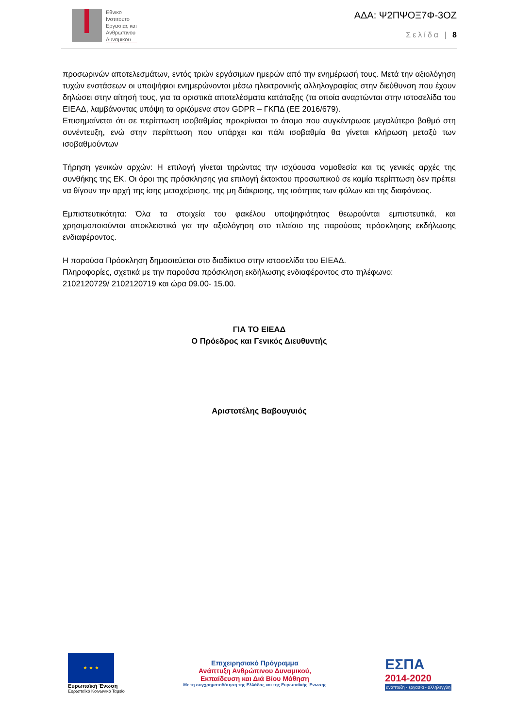Εθνικο
Ινστιτουτο
Εργασιας και
Ανθρωπινου
Δυναμικου
ΑΔΑ: Ψ2ΠΨΟΞ7Φ-3ΟΖ
Σελίδα | 8
προσωρινών αποτελεσμάτων, εντός τριών εργάσιμων ημερών από την ενημέρωσή τους. Μετά την αξιολόγηση τυχών ενστάσεων οι υποψήφιοι ενημερώνονται μέσω ηλεκτρονικής αλληλογραφίας στην διεύθυνση που έχουν δηλώσει στην αίτησή τους, για τα οριστικά αποτελέσματα κατάταξης (τα οποία αναρτώνται στην ιστοσελίδα του ΕΙΕΑΔ, λαμβάνοντας υπόψη τα οριζόμενα στον GDPR – ΓΚΠΔ (ΕΕ 2016/679).
Επισημαίνεται ότι σε περίπτωση ισοβαθμίας προκρίνεται το άτομο που συγκέντρωσε μεγαλύτερο βαθμό στη συνέντευξη, ενώ στην περίπτωση που υπάρχει και πάλι ισοβαθμία θα γίνεται κλήρωση μεταξύ των ισοβαθμούντων
Τήρηση γενικών αρχών: Η επιλογή γίνεται τηρώντας την ισχύουσα νομοθεσία και τις γενικές αρχές της συνθήκης της ΕΚ. Οι όροι της πρόσκλησης για επιλογή έκτακτου προσωπικού σε καμία περίπτωση δεν πρέπει να θίγουν την αρχή της ίσης μεταχείρισης, της μη διάκρισης, της ισότητας των φύλων και της διαφάνειας.
Εμπιστευτικότητα: Όλα τα στοιχεία του φακέλου υποψηφιότητας θεωρούνται εμπιστευτικά, και χρησιμοποιούνται αποκλειστικά για την αξιολόγηση στο πλαίσιο της παρούσας πρόσκλησης εκδήλωσης ενδιαφέροντος.
Η παρούσα Πρόσκληση δημοσιεύεται στο διαδίκτυο στην ιστοσελίδα του ΕΙΕΑΔ.
Πληροφορίες, σχετικά με την παρούσα πρόσκληση εκδήλωσης ενδιαφέροντος στο τηλέφωνο:
2102120729/ 2102120719 και ώρα 09.00- 15.00.
ΓΙΑ ΤΟ ΕΙΕΑΔ
Ο Πρόεδρος και Γενικός Διευθυντής
Αριστοτέλης Βαβουγυιός
★ ★ ★
Ευρωπαϊκή Ένωση
Ευρωπαϊκό Κοινωνικό Ταμείο
Επιχειρησιακό Πρόγραμμα
Ανάπτυξη Ανθρώπινου Δυναμικού,
Εκπαίδευση και Διά Βίου Μάθηση
Με τη συγχρηματοδότηση της Ελλάδας και της Ευρωπαϊκής Ένωσης
ΕΣΠΑ
2014-2020
ανάπτυξη - εργασία - αλληλεγγύη